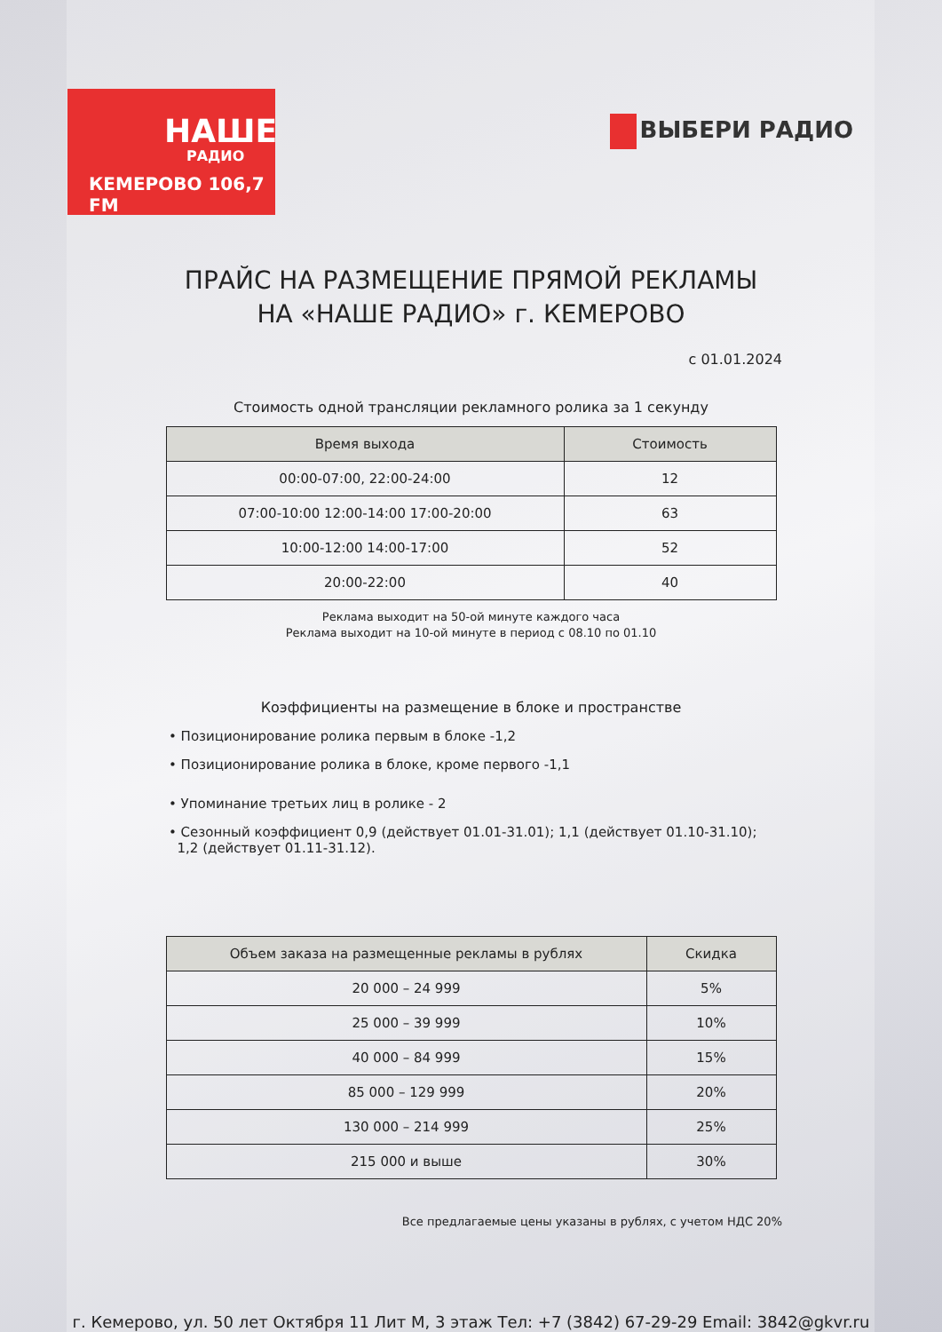НАШЕ
РАДИО
КЕМЕРОВО 106,7 FM
ВЫБЕРИ РАДИО
ПРАЙС НА РАЗМЕЩЕНИЕ ПРЯМОЙ РЕКЛАМЫ
НА «НАШЕ РАДИО» г. КЕМЕРОВО
с 01.01.2024
Стоимость одной трансляции рекламного ролика за 1 секунду
| Время выхода | Стоимость |
| --- | --- |
| 00:00-07:00, 22:00-24:00 | 12 |
| 07:00-10:00 12:00-14:00 17:00-20:00 | 63 |
| 10:00-12:00 14:00-17:00 | 52 |
| 20:00-22:00 | 40 |
Реклама выходит на 50-ой минуте каждого часа
Реклама выходит на 10-ой минуте в период с 08.10 по 01.10
Коэффициенты на размещение в блоке и пространстве
• Позиционирование ролика первым в блоке -1,2
• Позиционирование ролика в блоке, кроме первого -1,1
• Упоминание третьих лиц в ролике - 2
• Сезонный коэффициент 0,9 (действует 01.01-31.01); 1,1 (действует 01.10-31.10);
1,2 (действует 01.11-31.12).
| Объем заказа на размещенные рекламы в рублях | Скидка |
| --- | --- |
| 20 000 – 24 999 | 5% |
| 25 000 – 39 999 | 10% |
| 40 000 – 84 999 | 15% |
| 85 000 – 129 999 | 20% |
| 130 000 – 214 999 | 25% |
| 215 000 и выше | 30% |
Все предлагаемые цены указаны в рублях, с учетом НДС 20%
г. Кемерово, ул. 50 лет Октября 11 Лит М, 3 этаж Тел: +7 (3842) 67-29-29 Email: 3842@gkvr.ru